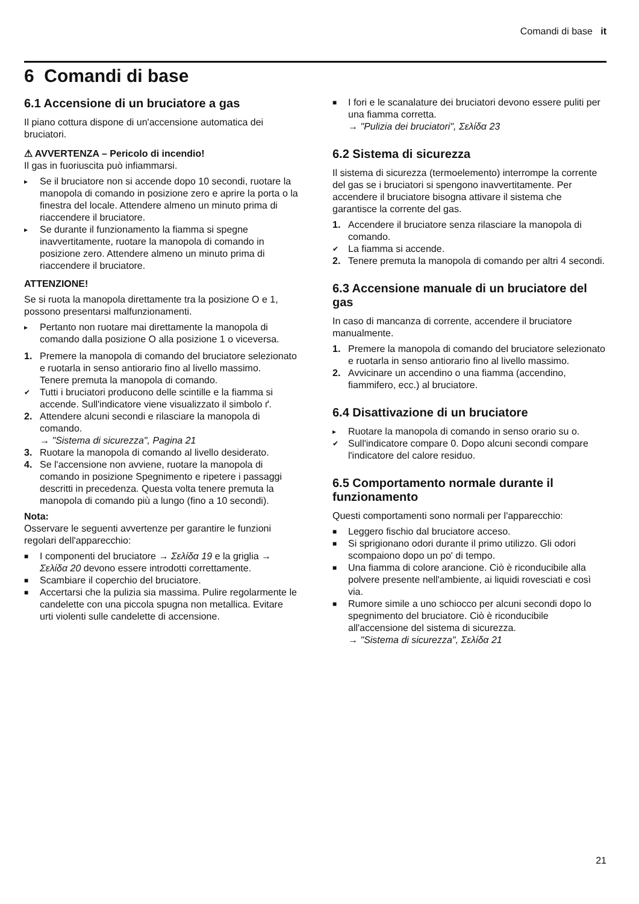Comandi di base it
6 Comandi di base
6.1 Accensione di un bruciatore a gas
Il piano cottura dispone di un'accensione automatica dei bruciatori.
⚠ AVVERTENZA – Pericolo di incendio!
Il gas in fuoriuscita può infiammarsi.
▸ Se il bruciatore non si accende dopo 10 secondi, ruotare la manopola di comando in posizione zero e aprire la porta o la finestra del locale. Attendere almeno un minuto prima di riaccendere il bruciatore.
▸ Se durante il funzionamento la fiamma si spegne inavvertitamente, ruotare la manopola di comando in posizione zero. Attendere almeno un minuto prima di riaccendere il bruciatore.
ATTENZIONE!
Se si ruota la manopola direttamente tra la posizione O e 1, possono presentarsi malfunzionamenti.
▸ Pertanto non ruotare mai direttamente la manopola di comando dalla posizione O alla posizione 1 o viceversa.
1. Premere la manopola di comando del bruciatore selezionato e ruotarla in senso antiorario fino al livello massimo.
Tenere premuta la manopola di comando.
✔ Tutti i bruciatori producono delle scintille e la fiamma si accende. Sull'indicatore viene visualizzato il simbolo ґ.
2. Attendere alcuni secondi e rilasciare la manopola di comando.
→ "Sistema di sicurezza", Pagina 21
3. Ruotare la manopola di comando al livello desiderato.
4. Se l'accensione non avviene, ruotare la manopola di comando in posizione Spegnimento e ripetere i passaggi descritti in precedenza. Questa volta tenere premuta la manopola di comando più a lungo (fino a 10 secondi).
Nota:
Osservare le seguenti avvertenze per garantire le funzioni regolari dell'apparecchio:
■ I componenti del bruciatore → Σελίδα 19 e la griglia → Σελίδα 20 devono essere introdotti correttamente.
■ Scambiare il coperchio del bruciatore.
■ Accertarsi che la pulizia sia massima. Pulire regolarmente le candelette con una piccola spugna non metallica. Evitare urti violenti sulle candelette di accensione.
■ I fori e le scanalature dei bruciatori devono essere puliti per una fiamma corretta.
→ "Pulizia dei bruciatori", Σελίδα 23
6.2 Sistema di sicurezza
Il sistema di sicurezza (termoelemento) interrompe la corrente del gas se i bruciatori si spengono inavvertitamente. Per accendere il bruciatore bisogna attivare il sistema che garantisce la corrente del gas.
1. Accendere il bruciatore senza rilasciare la manopola di comando.
✔ La fiamma si accende.
2. Tenere premuta la manopola di comando per altri 4 secondi.
6.3 Accensione manuale di un bruciatore del gas
In caso di mancanza di corrente, accendere il bruciatore manualmente.
1. Premere la manopola di comando del bruciatore selezionato e ruotarla in senso antiorario fino al livello massimo.
2. Avvicinare un accendino o una fiamma (accendino, fiammifero, ecc.) al bruciatore.
6.4 Disattivazione di un bruciatore
▸ Ruotare la manopola di comando in senso orario su o.
✔ Sull'indicatore compare 0. Dopo alcuni secondi compare l'indicatore del calore residuo.
6.5 Comportamento normale durante il funzionamento
Questi comportamenti sono normali per l'apparecchio:
■ Leggero fischio dal bruciatore acceso.
■ Si sprigionano odori durante il primo utilizzo. Gli odori scompaiono dopo un po' di tempo.
■ Una fiamma di colore arancione. Ciò è riconducibile alla polvere presente nell'ambiente, ai liquidi rovesciati e così via.
■ Rumore simile a uno schiocco per alcuni secondi dopo lo spegnimento del bruciatore. Ciò è riconducibile all'accensione del sistema di sicurezza.
→ "Sistema di sicurezza", Σελίδα 21
21